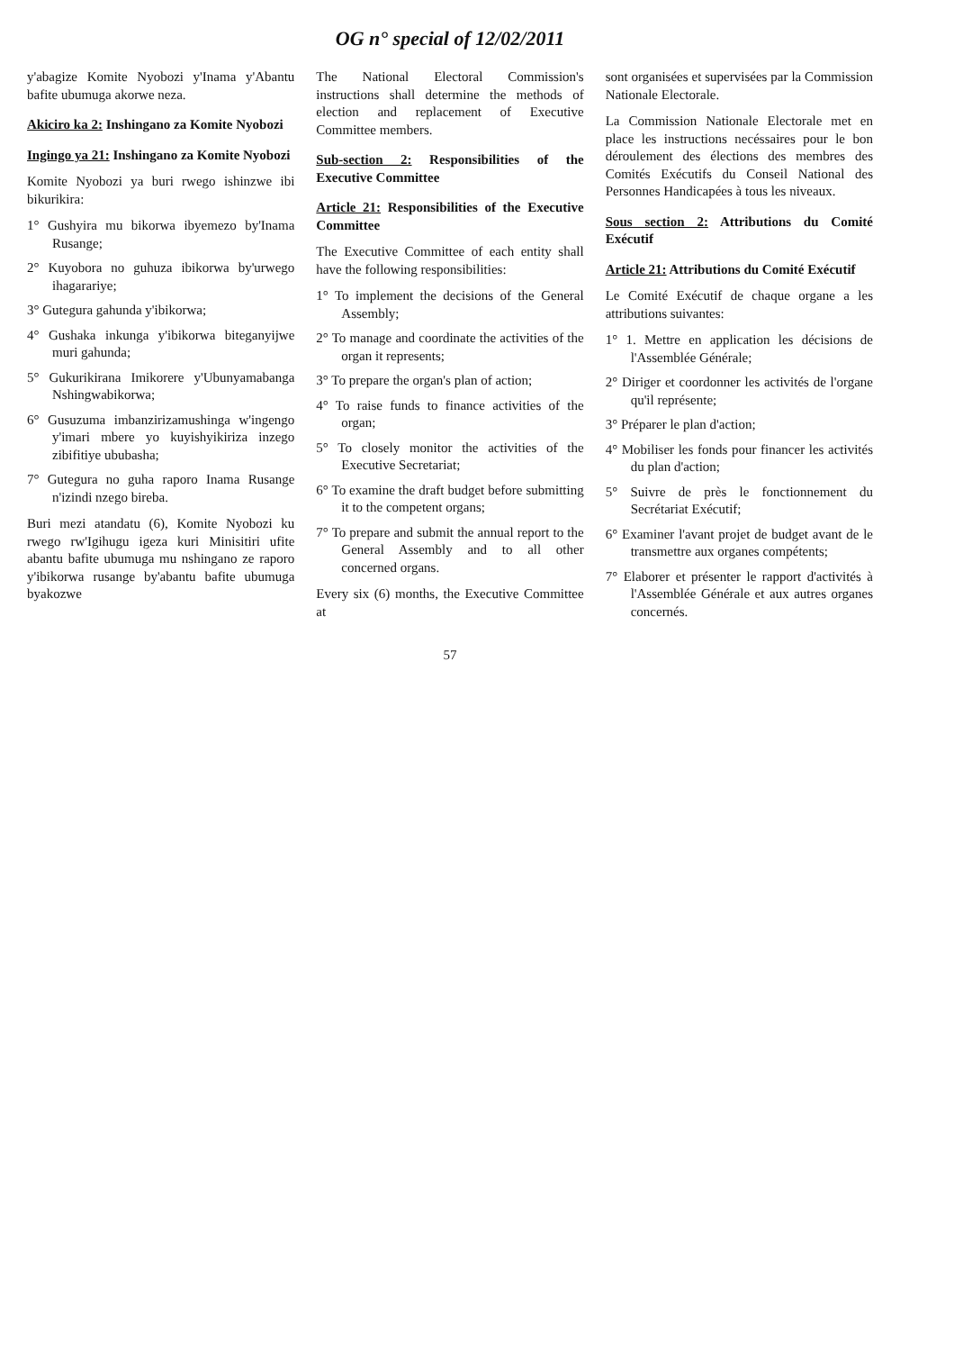OG n° special of 12/02/2011
y'abagize Komite Nyobozi y'Inama y'Abantu bafite ubumuga akorwe neza.
Akiciro ka 2: Inshingano za Komite Nyobozi
Ingingo ya 21: Inshingano za Komite Nyobozi
Komite Nyobozi ya buri rwego ishinzwe ibi bikurikira:
1° Gushyira mu bikorwa ibyemezo by'Inama Rusange;
2° Kuyobora no guhuza ibikorwa by'urwego ihagarariye;
3° Gutegura gahunda y'ibikorwa;
4° Gushaka inkunga y'ibikorwa biteganyijwe muri gahunda;
5° Gukurikirana Imikorere y'Ubunyamabanga Nshingwabikorwa;
6° Gusuzuma imbanzirizamushinga w'ingengo y'imari mbere yo kuyishyikiriza inzego zibifitiye ububasha;
7° Gutegura no guha raporo Inama Rusange n'izindi nzego bireba.
Buri mezi atandatu (6), Komite Nyobozi ku rwego rw'Igihugu igeza kuri Minisitiri ufite abantu bafite ubumuga mu nshingano ze raporo y'ibikorwa rusange by'abantu bafite ubumuga byakozwe
The National Electoral Commission's instructions shall determine the methods of election and replacement of Executive Committee members.
Sub-section 2: Responsibilities of the Executive Committee
Article 21: Responsibilities of the Executive Committee
The Executive Committee of each entity shall have the following responsibilities:
1° To implement the decisions of the General Assembly;
2° To manage and coordinate the activities of the organ it represents;
3° To prepare the organ's plan of action;
4° To raise funds to finance activities of the organ;
5° To closely monitor the activities of the Executive Secretariat;
6° To examine the draft budget before submitting it to the competent organs;
7° To prepare and submit the annual report to the General Assembly and to all other concerned organs.
Every six (6) months, the Executive Committee at
sont organisées et supervisées par la Commission Nationale Electorale.
La Commission Nationale Electorale met en place les instructions necéssaires pour le bon déroulement des élections des membres des Comités Exécutifs du Conseil National des Personnes Handicapées à tous les niveaux.
Sous section 2: Attributions du Comité Exécutif
Article 21: Attributions du Comité Exécutif
Le Comité Exécutif de chaque organe a les attributions suivantes:
1° 1. Mettre en application les décisions de l'Assemblée Générale;
2° Diriger et coordonner les activités de l'organe qu'il représente;
3° Préparer le plan d'action;
4° Mobiliser les fonds pour financer les activités du plan d'action;
5° Suivre de près le fonctionnement du Secrétariat Exécutif;
6° Examiner l'avant projet de budget avant de le transmettre aux organes compétents;
7° Elaborer et présenter le rapport d'activités à l'Assemblée Générale et aux autres organes concernés.
57